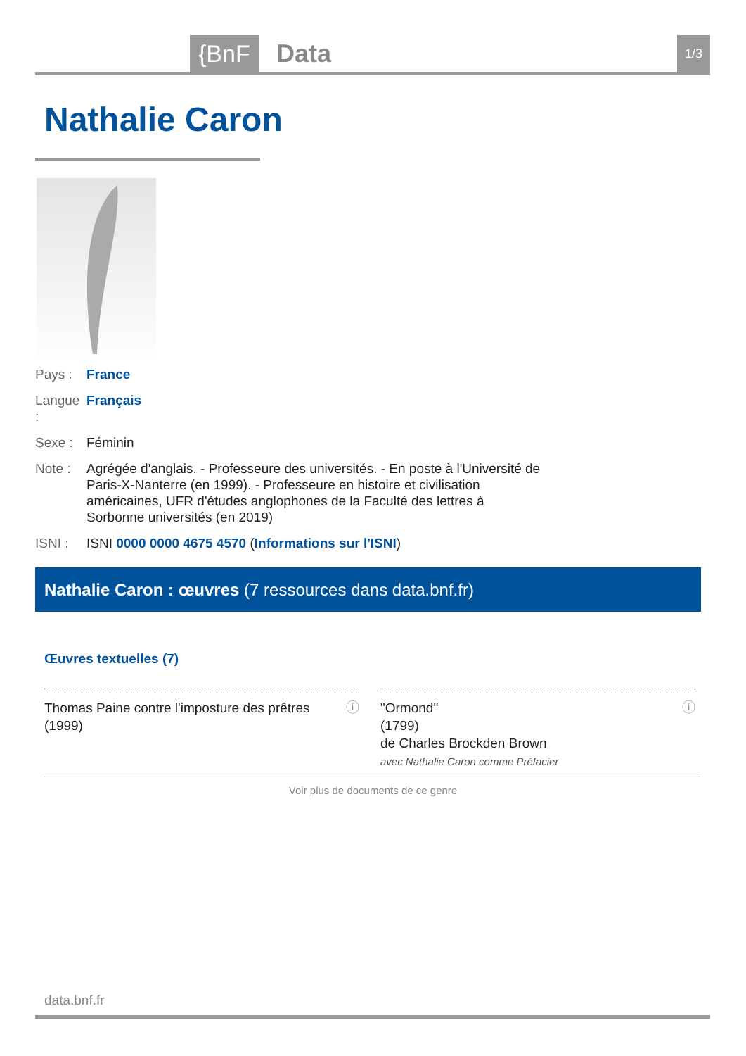{BnF Data 1/3
Nathalie Caron
Pays : France
Langue : Français
Sexe : Féminin
Note : Agrégée d'anglais. - Professeure des universités. - En poste à l'Université de Paris-X-Nanterre (en 1999). - Professeure en histoire et civilisation américaines, UFR d'études anglophones de la Faculté des lettres à Sorbonne universités (en 2019)
ISNI : ISNI 0000 0000 4675 4570 (Informations sur l'ISNI)
Nathalie Caron : œuvres (7 ressources dans data.bnf.fr)
Œuvres textuelles (7)
ⓘ Thomas Paine contre l'imposture des prêtres
(1999)
ⓘ "Ormond"
(1799)
de Charles Brockden Brown
avec Nathalie Caron comme Préfacier
Voir plus de documents de ce genre
data.bnf.fr